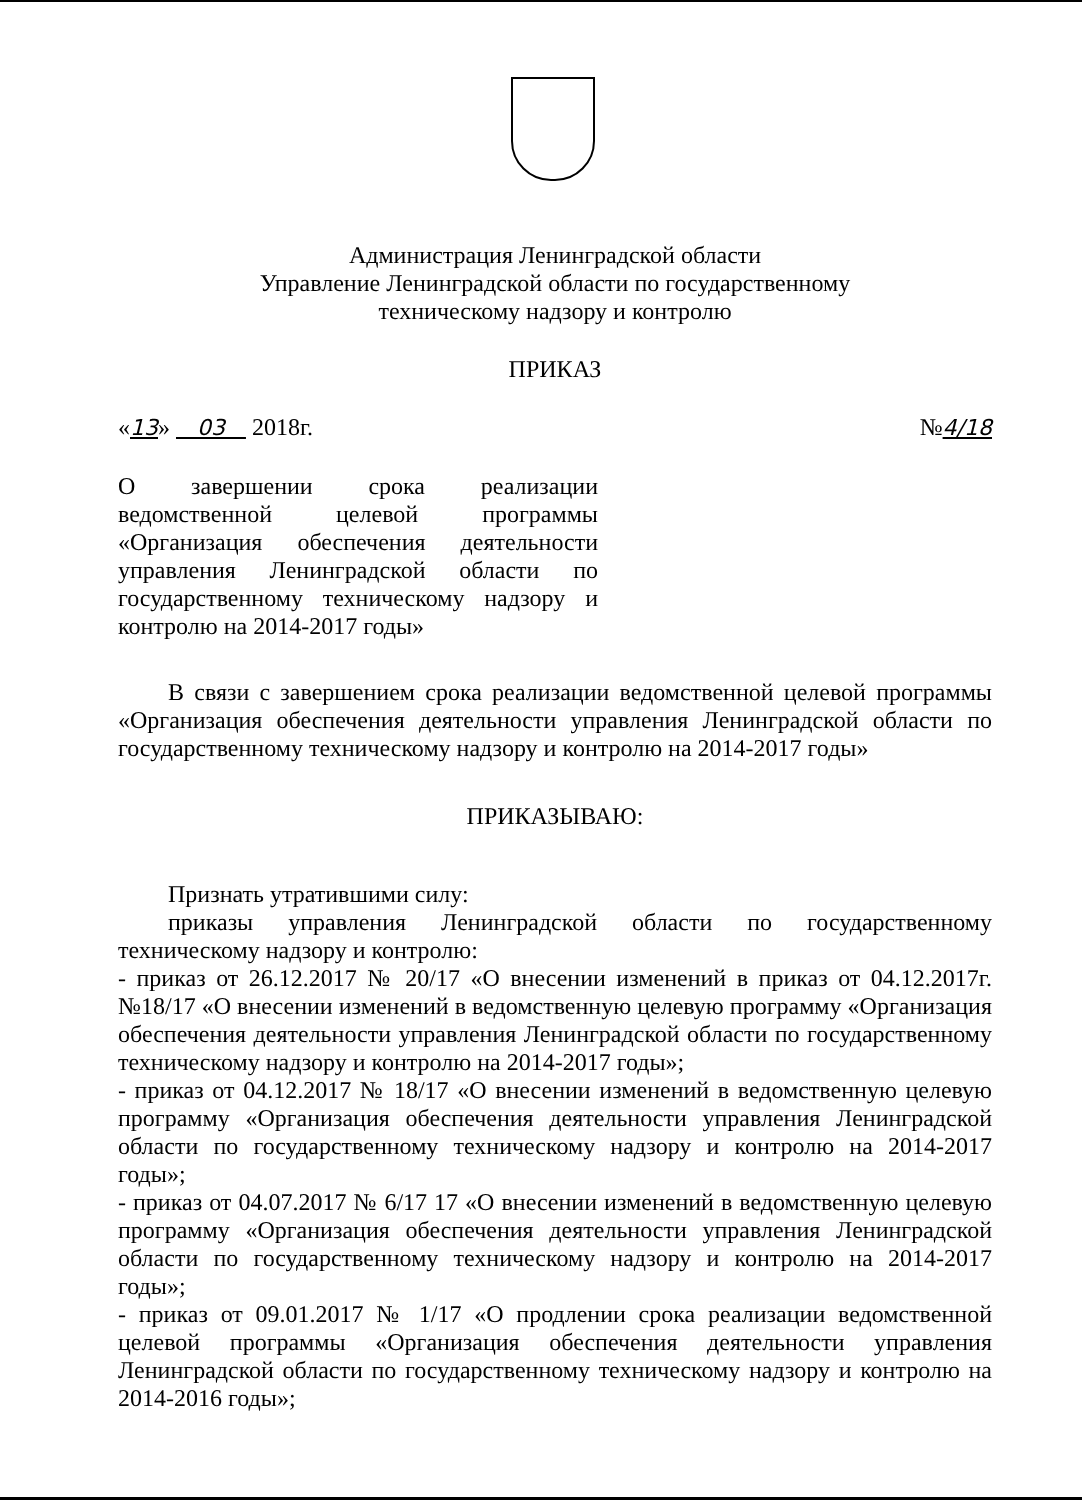Администрация Ленинградской области
Управление Ленинградской области по государственному
техническому надзору и контролю
ПРИКАЗ
«13» 03 2018г. №4/18
О завершении срока реализации ведомственной целевой программы «Организация обеспечения деятельности управления Ленинградской области по государственному техническому надзору и контролю на 2014-2017 годы»
В связи с завершением срока реализации ведомственной целевой программы «Организация обеспечения деятельности управления Ленинградской области по государственному техническому надзору и контролю на 2014-2017 годы»
ПРИКАЗЫВАЮ:
Признать утратившими силу:
приказы управления Ленинградской области по государственному техническому надзору и контролю:
- приказ от 26.12.2017 № 20/17 «О внесении изменений в приказ от 04.12.2017г. №18/17 «О внесении изменений в ведомственную целевую программу «Организация обеспечения деятельности управления Ленинградской области по государственному техническому надзору и контролю на 2014-2017 годы»;
- приказ от 04.12.2017 № 18/17 «О внесении изменений в ведомственную целевую программу «Организация обеспечения деятельности управления Ленинградской области по государственному техническому надзору и контролю на 2014-2017 годы»;
- приказ от 04.07.2017 № 6/17 17 «О внесении изменений в ведомственную целевую программу «Организация обеспечения деятельности управления Ленинградской области по государственному техническому надзору и контролю на 2014-2017 годы»;
- приказ от 09.01.2017 № 1/17 «О продлении срока реализации ведомственной целевой программы «Организация обеспечения деятельности управления Ленинградской области по государственному техническому надзору и контролю на 2014-2016 годы»;